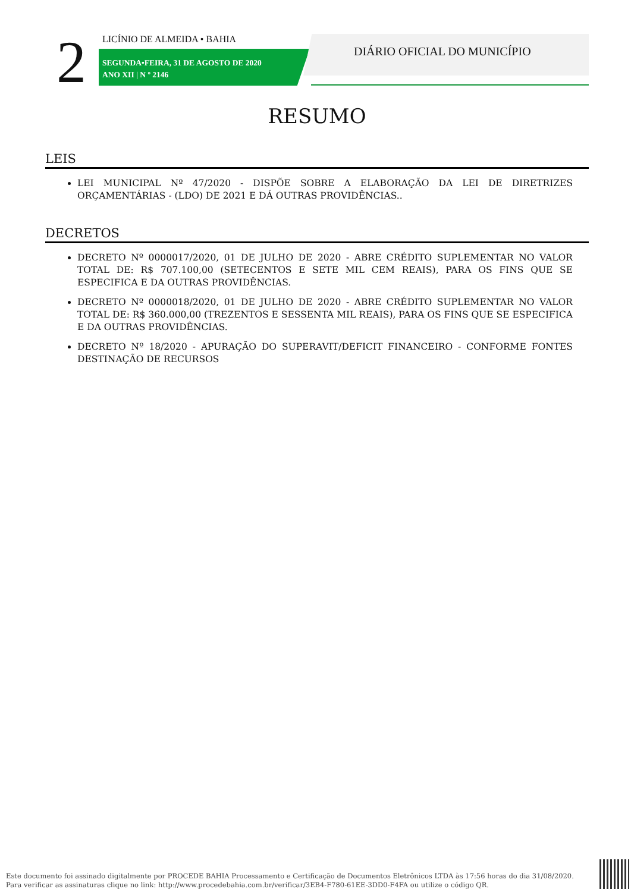2 LICÍNIO DE ALMEIDA • BAHIA
SEGUNDA•FEIRA, 31 DE AGOSTO DE 2020
ANO XII | N º 2146
DIÁRIO OFICIAL DO MUNICÍPIO
RESUMO
LEIS
LEI MUNICIPAL Nº 47/2020 - DISPÕE SOBRE A ELABORAÇÃO DA LEI DE DIRETRIZES ORÇAMENTÁRIAS - (LDO) DE 2021 E DÁ OUTRAS PROVIDÊNCIAS..
DECRETOS
DECRETO Nº 0000017/2020, 01 DE JULHO DE 2020 - ABRE CRÉDITO SUPLEMENTAR NO VALOR TOTAL DE: R$ 707.100,00 (SETECENTOS E SETE MIL CEM REAIS), PARA OS FINS QUE SE ESPECIFICA E DA OUTRAS PROVIDÊNCIAS.
DECRETO Nº 0000018/2020, 01 DE JULHO DE 2020 - ABRE CRÉDITO SUPLEMENTAR NO VALOR TOTAL DE: R$ 360.000,00 (TREZENTOS E SESSENTA MIL REAIS), PARA OS FINS QUE SE ESPECIFICA E DA OUTRAS PROVIDÊNCIAS.
DECRETO Nº 18/2020 - APURAÇÃO DO SUPERAVIT/DEFICIT FINANCEIRO - CONFORME FONTES DESTINAÇÃO DE RECURSOS
Este documento foi assinado digitalmente por PROCEDE BAHIA Processamento e Certificação de Documentos Eletrônicos LTDA às 17:56 horas do dia 31/08/2020.
Para verificar as assinaturas clique no link: http://www.procedebahia.com.br/verificar/3EB4-F780-61EE-3DD0-F4FA ou utilize o código QR.